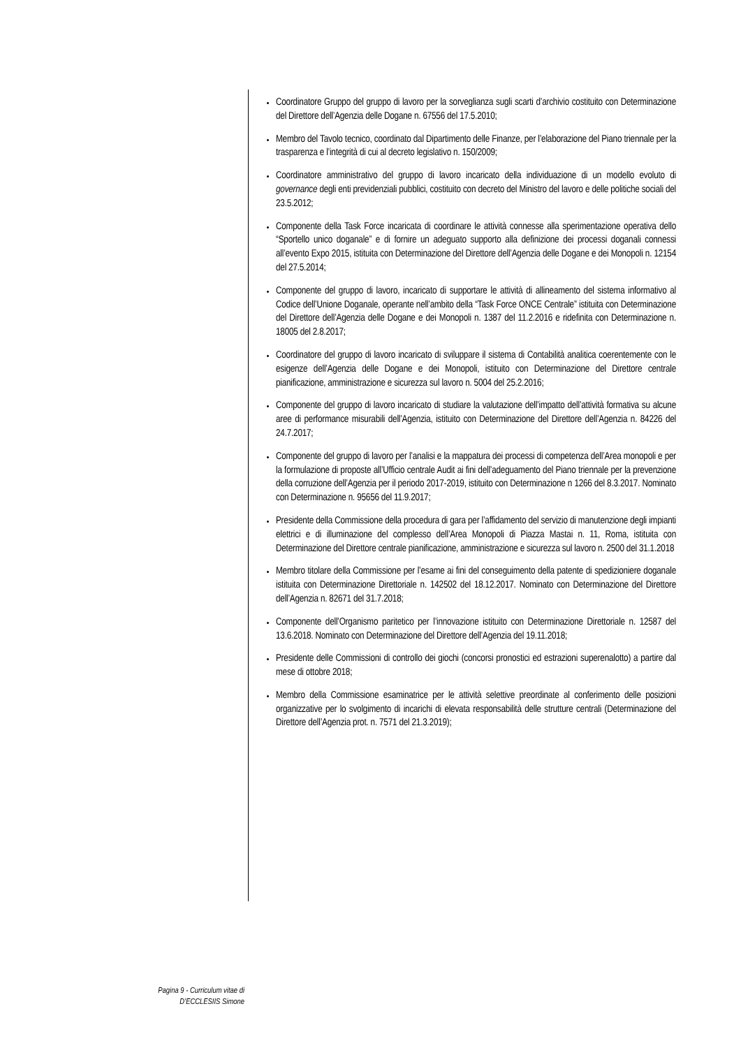Coordinatore Gruppo del gruppo di lavoro per la sorveglianza sugli scarti d’archivio costituito con Determinazione del Direttore dell’Agenzia delle Dogane n. 67556 del 17.5.2010;
Membro del Tavolo tecnico, coordinato dal Dipartimento delle Finanze, per l’elaborazione del Piano triennale per la trasparenza e l’integrità di cui al decreto legislativo n. 150/2009;
Coordinatore amministrativo del gruppo di lavoro incaricato della individuazione di un modello evoluto di governance degli enti previdenziali pubblici, costituito con decreto del Ministro del lavoro e delle politiche sociali del 23.5.2012;
Componente della Task Force incaricata di coordinare le attività connesse alla sperimentazione operativa dello “Sportello unico doganale” e di fornire un adeguato supporto alla definizione dei processi doganali connessi all’evento Expo 2015, istituita con Determinazione del Direttore dell’Agenzia delle Dogane e dei Monopoli n. 12154 del 27.5.2014;
Componente del gruppo di lavoro, incaricato di supportare le attività di allineamento del sistema informativo al Codice dell’Unione Doganale, operante nell’ambito della “Task Force ONCE Centrale” istituita con Determinazione del Direttore dell’Agenzia delle Dogane e dei Monopoli n. 1387 del 11.2.2016 e ridefinita con Determinazione n. 18005 del 2.8.2017;
Coordinatore del gruppo di lavoro incaricato di sviluppare il sistema di Contabilità analitica coerentemente con le esigenze dell’Agenzia delle Dogane e dei Monopoli, istituito con Determinazione del Direttore centrale pianificazione, amministrazione e sicurezza sul lavoro n. 5004 del 25.2.2016;
Componente del gruppo di lavoro incaricato di studiare la valutazione dell’impatto dell’attività formativa su alcune aree di performance misurabili dell’Agenzia, istituito con Determinazione del Direttore dell’Agenzia n. 84226 del 24.7.2017;
Componente del gruppo di lavoro per l’analisi e la mappatura dei processi di competenza dell’Area monopoli e per la formulazione di proposte all’Ufficio centrale Audit ai fini dell’adeguamento del Piano triennale per la prevenzione della corruzione dell’Agenzia per il periodo 2017-2019, istituito con Determinazione n 1266 del 8.3.2017. Nominato con Determinazione n. 95656 del 11.9.2017;
Presidente della Commissione della procedura di gara per l’affidamento del servizio di manutenzione degli impianti elettrici e di illuminazione del complesso dell’Area Monopoli di Piazza Mastai n. 11, Roma, istituita con Determinazione del Direttore centrale pianificazione, amministrazione e sicurezza sul lavoro n. 2500 del 31.1.2018
Membro titolare della Commissione per l’esame ai fini del conseguimento della patente di spedizioniere doganale istituita con Determinazione Direttoriale n. 142502 del 18.12.2017. Nominato con Determinazione del Direttore dell’Agenzia n. 82671 del 31.7.2018;
Componente dell’Organismo paritetico per l’innovazione istituito con Determinazione Direttoriale n. 12587 del 13.6.2018. Nominato con Determinazione del Direttore dell’Agenzia del 19.11.2018;
Presidente delle Commissioni di controllo dei giochi (concorsi pronostici ed estrazioni superenalotto) a partire dal mese di ottobre 2018;
Membro della Commissione esaminatrice per le attività selettive preordinate al conferimento delle posizioni organizzative per lo svolgimento di incarichi di elevata responsabilità delle strutture centrali (Determinazione del Direttore dell’Agenzia prot. n. 7571 del 21.3.2019);
Pagina 9 - Curriculum vitae di
D’ECCLESIIS Simone